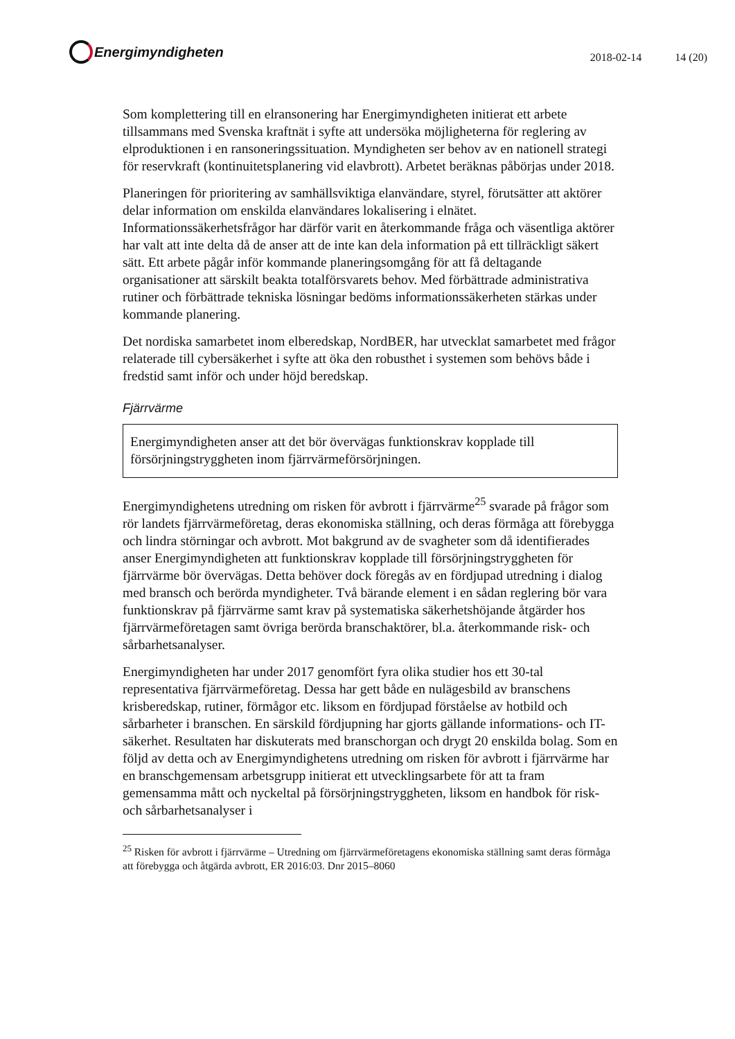Energimyndigheten
2018-02-14 14 (20)
Som komplettering till en elransonering har Energimyndigheten initierat ett arbete tillsammans med Svenska kraftnät i syfte att undersöka möjligheterna för reglering av elproduktionen i en ransoneringssituation. Myndigheten ser behov av en nationell strategi för reservkraft (kontinuitetsplanering vid elavbrott). Arbetet beräknas påbörjas under 2018.
Planeringen för prioritering av samhällsviktiga elanvändare, styrel, förutsätter att aktörer delar information om enskilda elanvändares lokalisering i elnätet. Informationssäkerhetsfrågor har därför varit en återkommande fråga och väsentliga aktörer har valt att inte delta då de anser att de inte kan dela information på ett tillräckligt säkert sätt. Ett arbete pågår inför kommande planeringsomgång för att få deltagande organisationer att särskilt beakta totalförsvarets behov. Med förbättrade administrativa rutiner och förbättrade tekniska lösningar bedöms informationssäkerheten stärkas under kommande planering.
Det nordiska samarbetet inom elberedskap, NordBER, har utvecklat samarbetet med frågor relaterade till cybersäkerhet i syfte att öka den robusthet i systemen som behövs både i fredstid samt inför och under höjd beredskap.
Fjärrvärme
Energimyndigheten anser att det bör övervägas funktionskrav kopplade till försörjningstryggheten inom fjärrvärmeförsörjningen.
Energimyndighetens utredning om risken för avbrott i fjärrvärme<sup>25</sup> svarade på frågor som rör landets fjärrvärmeföretag, deras ekonomiska ställning, och deras förmåga att förebygga och lindra störningar och avbrott. Mot bakgrund av de svagheter som då identifierades anser Energimyndigheten att funktionskrav kopplade till försörjningstryggheten för fjärrvärme bör övervägas. Detta behöver dock föregås av en fördjupad utredning i dialog med bransch och berörda myndigheter. Två bärande element i en sådan reglering bör vara funktionskrav på fjärrvärme samt krav på systematiska säkerhetshöjande åtgärder hos fjärrvärmeföretagen samt övriga berörda branschaktörer, bl.a. återkommande risk- och sårbarhetsanalyser.
Energimyndigheten har under 2017 genomfört fyra olika studier hos ett 30-tal representativa fjärrvärmeföretag. Dessa har gett både en nulägesbild av branschens krisberedskap, rutiner, förmågor etc. liksom en fördjupad förståelse av hotbild och sårbarheter i branschen. En särskild fördjupning har gjorts gällande informations- och IT-säkerhet. Resultaten har diskuterats med branschorgan och drygt 20 enskilda bolag. Som en följd av detta och av Energimyndighetens utredning om risken för avbrott i fjärrvärme har en branschgemensam arbetsgrupp initierat ett utvecklingsarbete för att ta fram gemensamma mått och nyckeltal på försörjningstryggheten, liksom en handbok för risk- och sårbarhetsanalyser i
<sup>25</sup> Risken för avbrott i fjärrvärme – Utredning om fjärrvärmeföretagens ekonomiska ställning samt deras förmåga att förebygga och åtgärda avbrott, ER 2016:03. Dnr 2015–8060